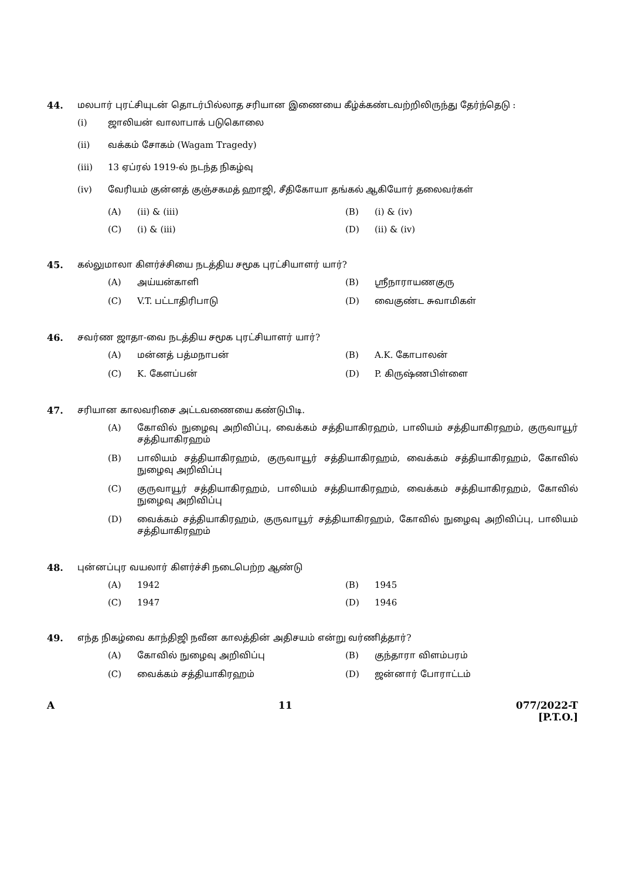44. மலபார் புரட்சியுடன் தொடர்பில்லாத சரியான இணையை கீழ்க்கண்டவற்றிலிருந்து தேர்ந்தெடு :
(i) ஜாலியன் வாலாபாக் படுகொலை
(ii) வக்கம் சோகம் (Wagam Tragedy)
(iii) 13 ஏப்ரல் 1919-ல் நடந்த நிகழ்வு
(iv) வேரியம் குன்னத் குஞ்சகமத் ஹாஜி, சீதிகோயா தங்கல் ஆகியோர் தலைவர்கள்
(A) (ii) & (iii)
(B) (i) & (iv)
(C) (i) & (iii)
(D) (ii) & (iv)
45. கல்லுமாலா கிளர்ச்சியை நடத்திய சமூக புரட்சியாளர் யார்?
(A) அய்யன்காளி
(B) ஸ்ரீநாராயணகுரு
(C) V.T. பட்டாதிரிபாடு
(D) வைகுண்ட சுவாமிகள்
46. சவர்ண ஜாதா-வை நடத்திய சமூக புரட்சியாளர் யார்?
(A) மன்னத் பத்மநாபன்
(B) A.K. கோபாலன்
(C) K. கேளப்பன்
(D) P. கிருஷ்ணபிள்ளை
47. சரியான காலவரிசை அட்டவணையை கண்டுபிடி.
(A) கோவில் நுழைவு அறிவிப்பு, வைக்கம் சத்தியாகிரஹம், பாலியம் சத்தியாகிரஹம், குருவாயூர் சத்தியாகிரஹம்
(B) பாலியம் சத்தியாகிரஹம், குருவாயூர் சத்தியாகிரஹம், வைக்கம் சத்தியாகிரஹம், கோவில் நுழைவு அறிவிப்பு
(C) குருவாயூர் சத்தியாகிரஹம், பாலியம் சத்தியாகிரஹம், வைக்கம் சத்தியாகிரஹம், கோவில் நுழைவு அறிவிப்பு
(D) வைக்கம் சத்தியாகிரஹம், குருவாயூர் சத்தியாகிரஹம், கோவில் நுழைவு அறிவிப்பு, பாலியம் சத்தியாகிரஹம்
48. புன்னப்புர வயலார் கிளர்ச்சி நடைபெற்ற ஆண்டு
(A) 1942
(B) 1945
(C) 1947
(D) 1946
49. எந்த நிகழ்வை காந்திஜி நவீன காலத்தின் அதிசயம் என்று வர்ணித்தார்?
(A) கோவில் நுழைவு அறிவிப்பு
(B) குந்தாரா விளம்பரம்
(C) வைக்கம் சத்தியாகிரஹம்
(D) ஜன்னார் போராட்டம்
A 11 077/2022-T
[P.T.O.]